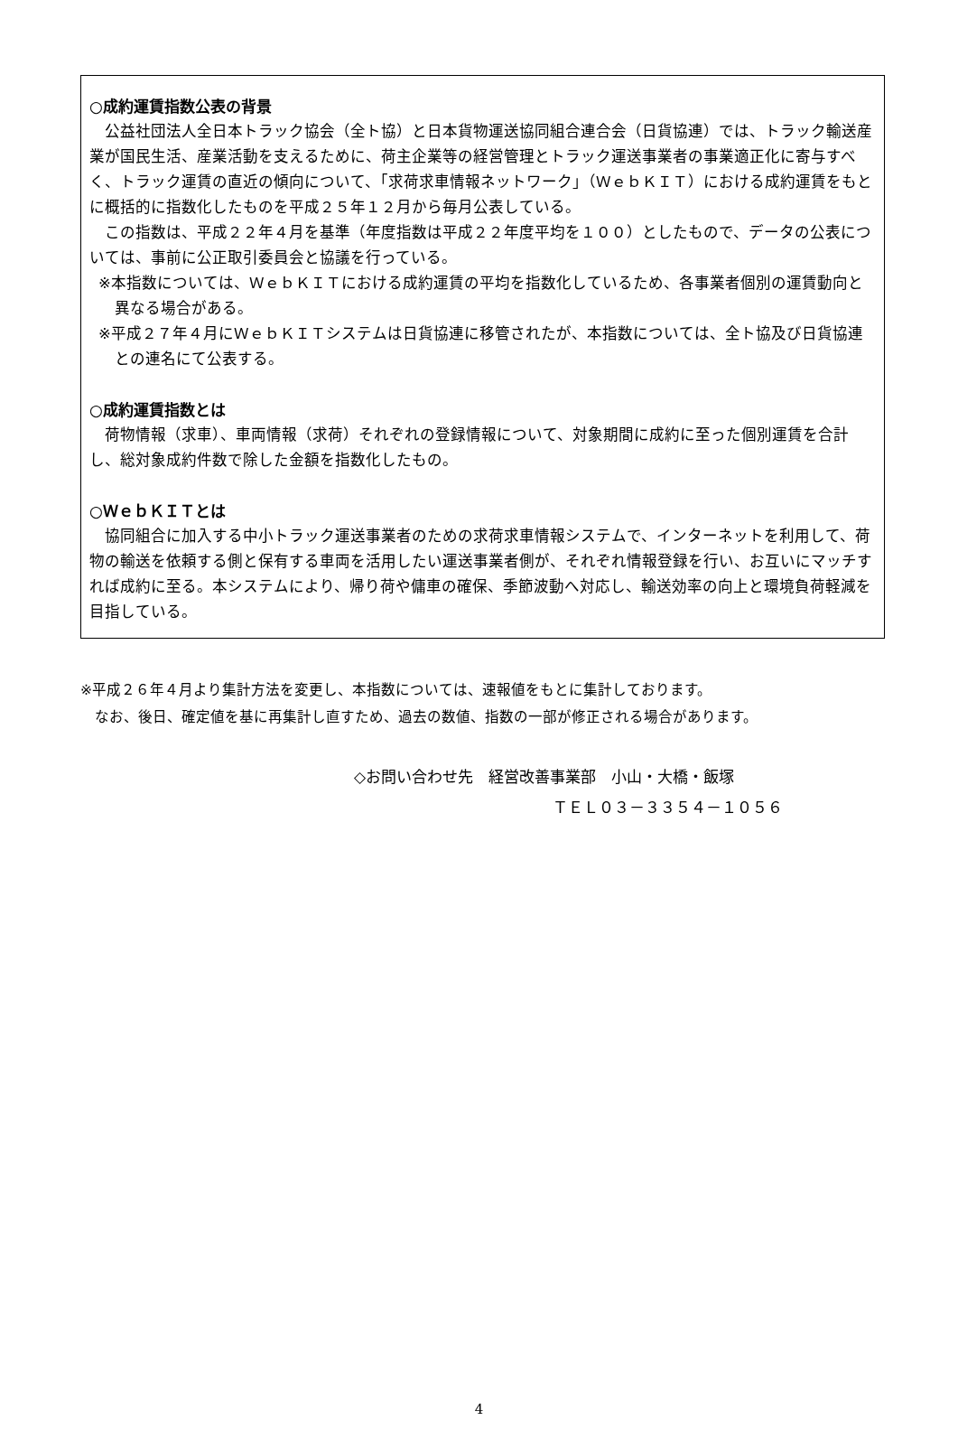○成約運賃指数公表の背景
　公益社団法人全日本トラック協会（全ト協）と日本貨物運送協同組合連合会（日貨協連）では、トラック輸送産業が国民生活、産業活動を支えるために、荷主企業等の経営管理とトラック運送事業者の事業適正化に寄与すべく、トラック運賃の直近の傾向について、「求荷求車情報ネットワーク」（ＷｅｂＫＩＴ）における成約運賃をもとに概括的に指数化したものを平成２５年１２月から毎月公表している。
　この指数は、平成２２年４月を基準（年度指数は平成２２年度平均を１００）としたもので、データの公表については、事前に公正取引委員会と協議を行っている。
※本指数については、ＷｅｂＫＩＴにおける成約運賃の平均を指数化しているため、各事業者個別の運賃動向と異なる場合がある。
※平成２７年４月にＷｅｂＫＩＴシステムは日貨協連に移管されたが、本指数については、全ト協及び日貨協連との連名にて公表する。
○成約運賃指数とは
　荷物情報（求車）、車両情報（求荷）それぞれの登録情報について、対象期間に成約に至った個別運賃を合計し、総対象成約件数で除した金額を指数化したもの。
○ＷｅｂＫＩＴとは
　協同組合に加入する中小トラック運送事業者のための求荷求車情報システムで、インターネットを利用して、荷物の輸送を依頼する側と保有する車両を活用したい運送事業者側が、それぞれ情報登録を行い、お互いにマッチすれば成約に至る。本システムにより、帰り荷や傭車の確保、季節波動へ対応し、輸送効率の向上と環境負荷軽減を目指している。
※平成２６年４月より集計方法を変更し、本指数については、速報値をもとに集計しております。
　なお、後日、確定値を基に再集計し直すため、過去の数値、指数の一部が修正される場合があります。
◇お問い合わせ先　経営改善事業部　小山・大橋・飯塚
ＴＥＬ０３－３３５４－１０５６
4